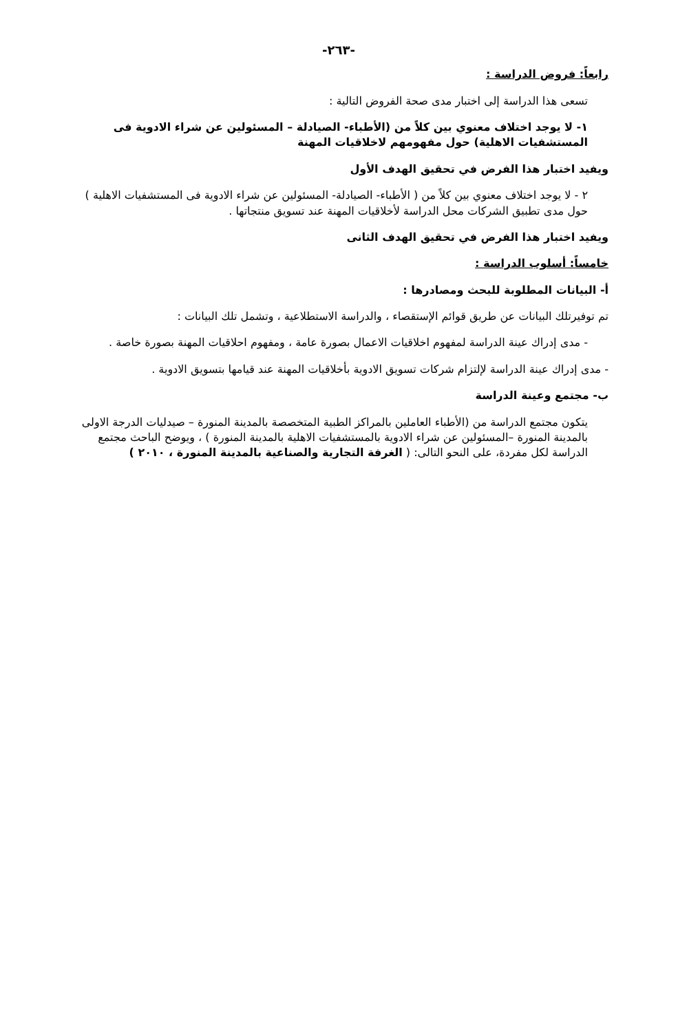-٢٦٣-
رابعاً: فروض الدراسة :
تسعى هذا الدراسة إلى اختبار مدى صحة الفروض التالية :
١- لا يوجد اختلاف معنوي بين كلاً من (الأطباء- الصيادلة – المسئولين عن شراء الادوية فى المستشفيات الاهلية) حول مفهومهم لاخلاقيات المهنة
ويفيد اختبار هذا الفرض في تحقيق الهدف الأول
٢ - لا يوجد اختلاف معنوي بين كلاً من ( الأطباء- الصيادلة- المسئولين عن شراء الادوية فى المستشفيات الاهلية ) حول مدى تطبيق الشركات محل الدراسة لأخلاقيات المهنة عند تسويق منتجاتها .
ويفيد اختبار هذا الفرض في تحقيق الهدف الثانى
خامساً: أسلوب الدراسة :
أ- البيانات المطلوبة للبحث ومصادرها :
تم توفيرتلك البيانات عن طريق قوائم الإستقصاء ، والدراسة الاستطلاعية ، وتشمل تلك البيانات :
- مدى إدراك عينة الدراسة لمفهوم اخلاقيات الاعمال بصورة عامة ، ومفهوم احلاقيات المهنة بصورة خاصة .
- مدى إدراك عينة الدراسة لإلتزام شركات تسويق الادوية بأخلاقيات المهنة عند قيامها بتسويق الادوية .
ب- مجتمع وعينة الدراسة
يتكون مجتمع الدراسة من (الأطباء العاملين بالمراكز الطبية المتخصصة بالمدينة المنورة – صيدليات الدرجة الاولى بالمدينة المنورة –المسئولين عن شراء الادوية بالمستشفيات الاهلية بالمدينة المنورة ) ، ويوضح الباحث مجتمع الدراسة لكل مفردة، على النحو التالى: ( الغرفة التجارية والصناعية بالمدينة المنورة ، ٢٠١٠ )